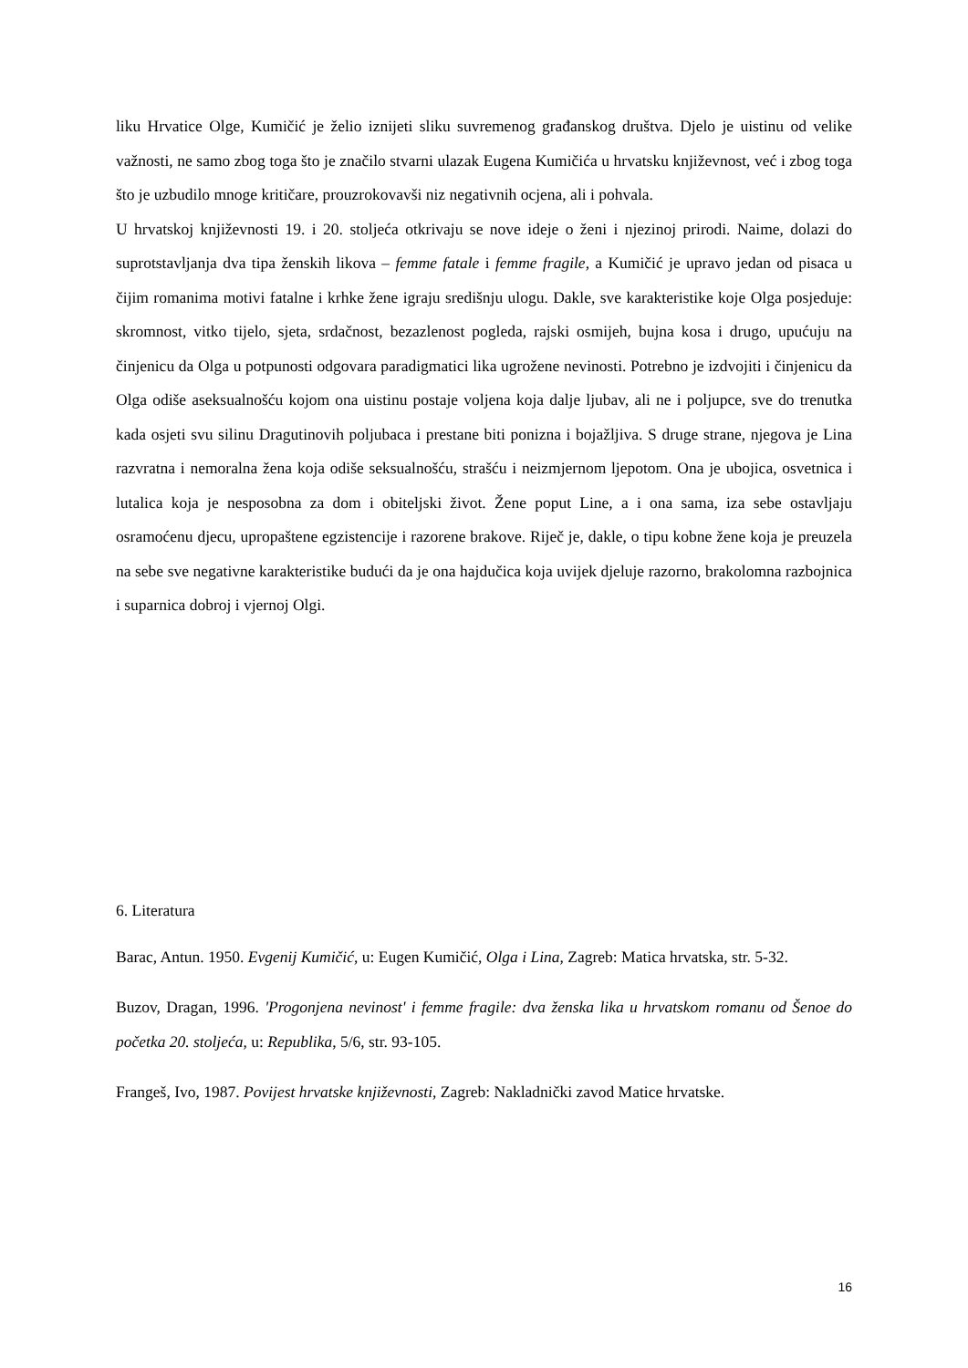liku Hrvatice Olge, Kumičić je želio iznijeti sliku suvremenog građanskog društva. Djelo je uistinu od velike važnosti, ne samo zbog toga što je značilo stvarni ulazak Eugena Kumičića u hrvatsku književnost, već i zbog toga što je uzbudilo mnoge kritičare, prouzrokovavši niz negativnih ocjena, ali i pohvala.
U hrvatskoj književnosti 19. i 20. stoljeća otkrivaju se nove ideje o ženi i njezinoj prirodi. Naime, dolazi do suprotstavljanja dva tipa ženskih likova – femme fatale i femme fragile, a Kumičić je upravo jedan od pisaca u čijim romanima motivi fatalne i krhke žene igraju središnju ulogu. Dakle, sve karakteristike koje Olga posjeduje: skromnost, vitko tijelo, sjeta, srdačnost, bezazlenost pogleda, rajski osmijeh, bujna kosa i drugo, upućuju na činjenicu da Olga u potpunosti odgovara paradigmatici lika ugrožene nevinosti. Potrebno je izdvojiti i činjenicu da Olga odiše aseksualnošću kojom ona uistinu postaje voljena koja dalje ljubav, ali ne i poljupce, sve do trenutka kada osjeti svu silinu Dragutinovih poljubaca i prestane biti ponizna i bojažljiva. S druge strane, njegova je Lina razvratna i nemoralna žena koja odiše seksualnošću, strašću i neizmjernom ljepotom. Ona je ubojica, osvetnica i lutalica koja je nesposobna za dom i obiteljski život. Žene poput Line, a i ona sama, iza sebe ostavljaju osramoćenu djecu, upropaštene egzistencije i razorene brakove. Riječ je, dakle, o tipu kobne žene koja je preuzela na sebe sve negativne karakteristike budući da je ona hajdučica koja uvijek djeluje razorno, brakolomna razbojnica i suparnica dobroj i vjernoj Olgi.
6. Literatura
Barac, Antun. 1950. Evgenij Kumičić, u: Eugen Kumičić, Olga i Lina, Zagreb: Matica hrvatska, str. 5-32.
Buzov, Dragan, 1996. 'Progonjena nevinost' i femme fragile: dva ženska lika u hrvatskom romanu od Šenoe do početka 20. stoljeća, u: Republika, 5/6, str. 93-105.
Frangeš, Ivo, 1987. Povijest hrvatske književnosti, Zagreb: Nakladnički zavod Matice hrvatske.
16